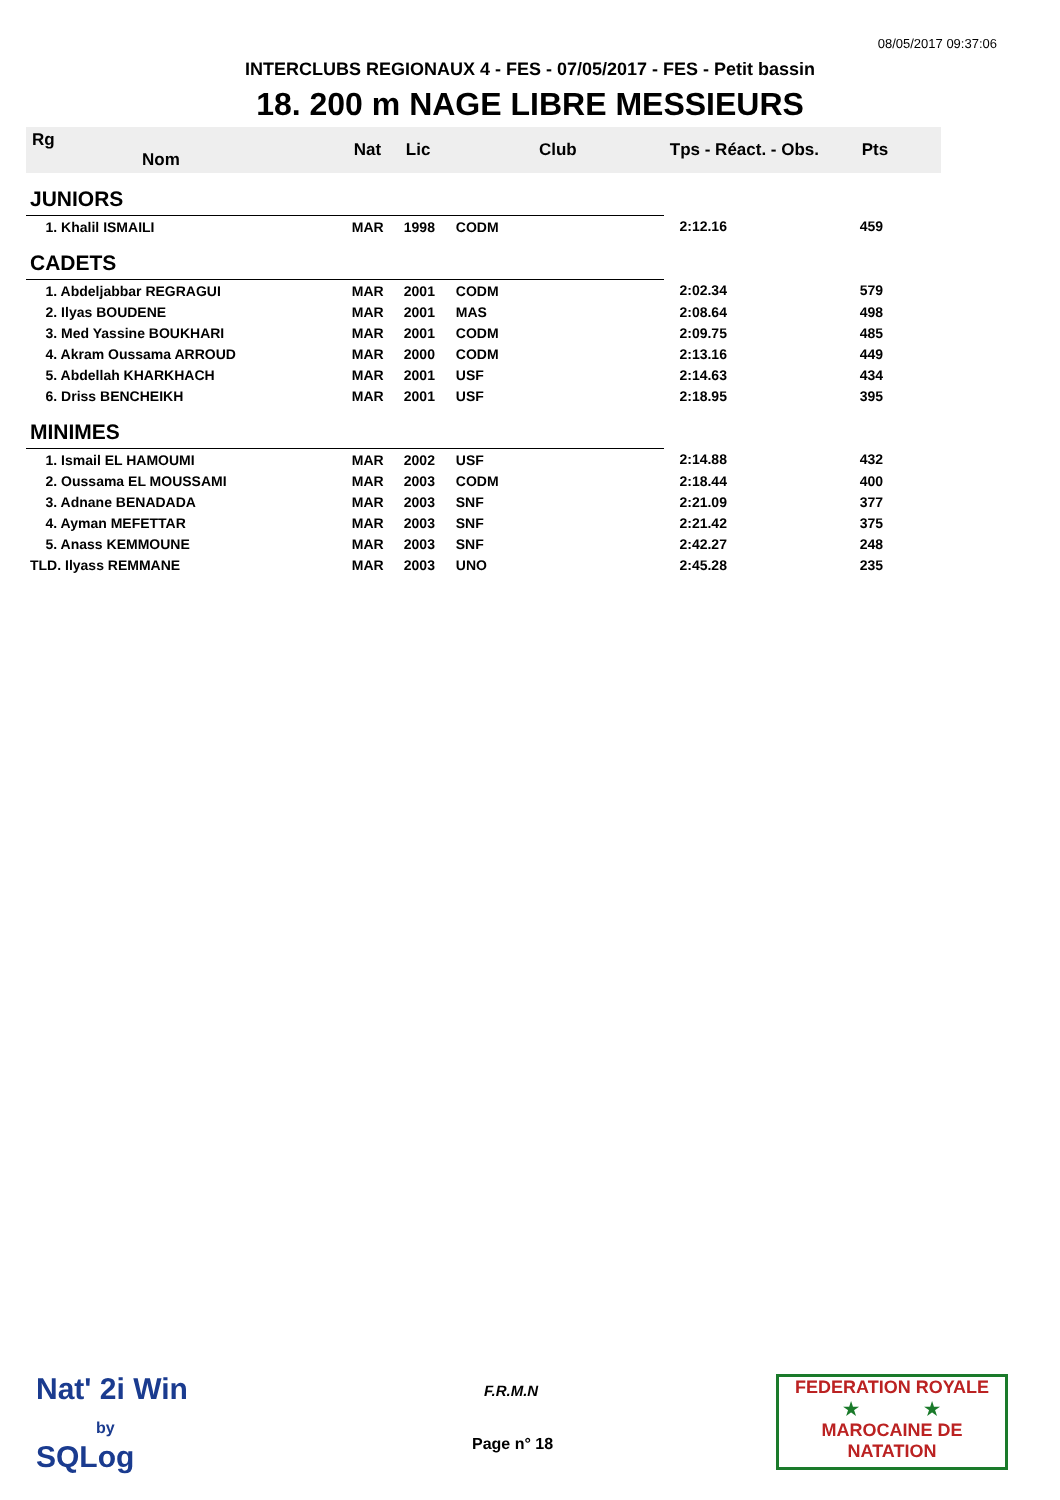08/05/2017 09:37:06
INTERCLUBS REGIONAUX 4 - FES - 07/05/2017 - FES - Petit bassin
18. 200 m NAGE LIBRE MESSIEURS
| Rg Nom | | Nat | Lic | Club | Tps - Réact. - Obs. | Pts |
| --- | --- | --- | --- | --- | --- | --- |
| JUNIORS | | | | | | |
| 1. Khalil ISMAILI | | MAR | 1998 | CODM | 2:12.16 | 459 |
| CADETS | | | | | | |
| 1. Abdeljabbar REGRAGUI | | MAR | 2001 | CODM | 2:02.34 | 579 |
| 2. Ilyas BOUDENE | | MAR | 2001 | MAS | 2:08.64 | 498 |
| 3. Med Yassine BOUKHARI | | MAR | 2001 | CODM | 2:09.75 | 485 |
| 4. Akram Oussama ARROUD | | MAR | 2000 | CODM | 2:13.16 | 449 |
| 5. Abdellah KHARKHACH | | MAR | 2001 | USF | 2:14.63 | 434 |
| 6. Driss BENCHEIKH | | MAR | 2001 | USF | 2:18.95 | 395 |
| MINIMES | | | | | | |
| 1. Ismail EL HAMOUMI | | MAR | 2002 | USF | 2:14.88 | 432 |
| 2. Oussama EL MOUSSAMI | | MAR | 2003 | CODM | 2:18.44 | 400 |
| 3. Adnane BENADADA | | MAR | 2003 | SNF | 2:21.09 | 377 |
| 4. Ayman MEFETTAR | | MAR | 2003 | SNF | 2:21.42 | 375 |
| 5. Anass KEMMOUNE | | MAR | 2003 | SNF | 2:42.27 | 248 |
| TLD. Ilyass REMMANE | | MAR | 2003 | UNO | 2:45.28 | 235 |
Nat' 2i Win
by
SQLog
F.R.M.N
Page n° 18
FEDERATION ROYALE
★ ★
MAROCAINE DE NATATION